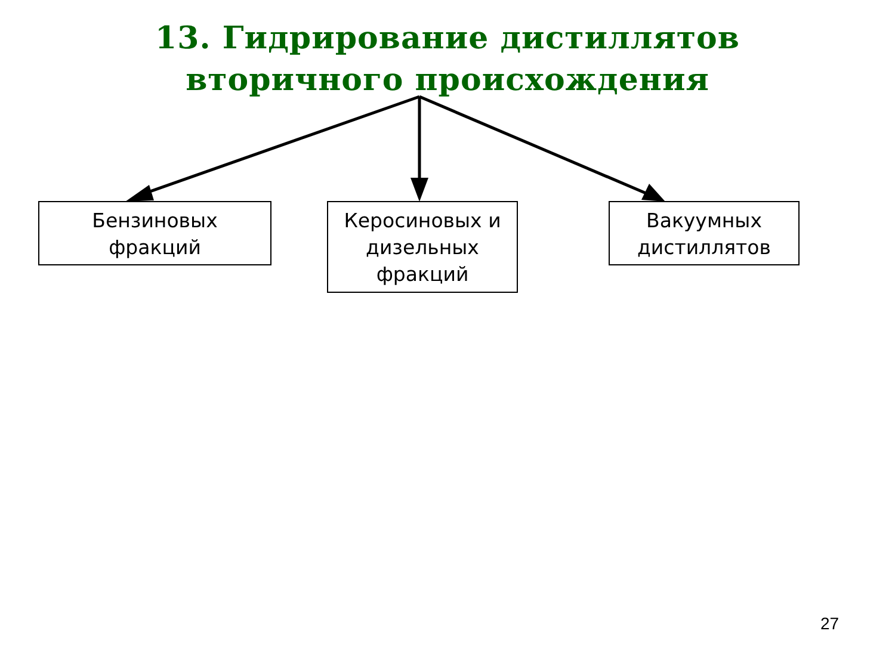13. Гидрирование дистиллятов
вторичного происхождения
Бензиновых
фракций
Керосиновых и
дизельных
фракций
Вакуумных
дистиллятов
27